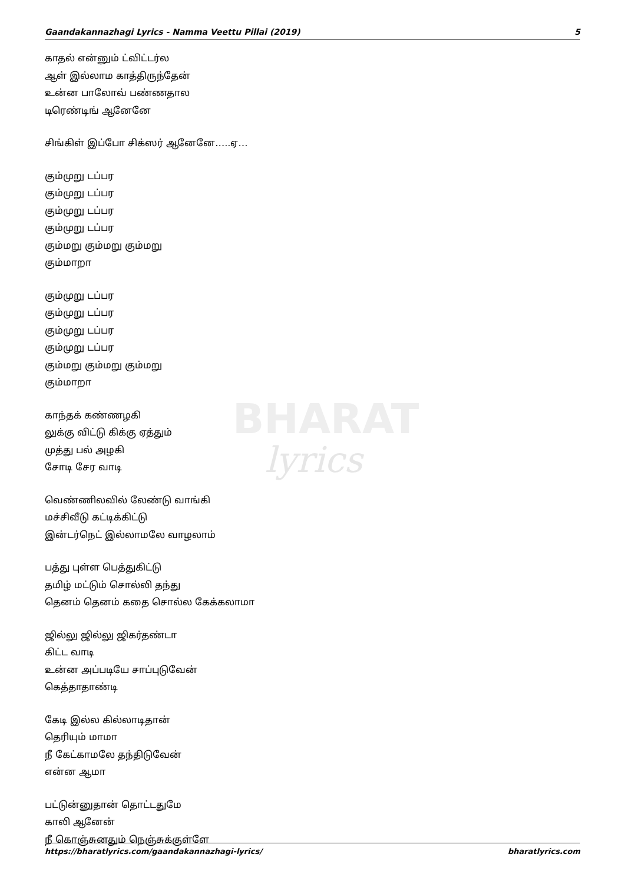Gaandakannazhagi Lyrics - Namma Veettu Pillai (2019) 5
BHARAT
lyrics
காதல் என்னும் ட்விட்டர்ல
ஆள் இல்லாம காத்திருந்தேன்
உன்ன பாலோவ் பண்ணதால
டிரெண்டிங் ஆனேனே
சிங்கிள் இப்போ சிக்ஸர் ஆனேனே…..ஏ…
கும்முறு டப்பர
கும்முறு டப்பர
கும்முறு டப்பர
கும்முறு டப்பர
கும்மறு கும்மறு கும்மறு
கும்மாறா
கும்முறு டப்பர
கும்முறு டப்பர
கும்முறு டப்பர
கும்முறு டப்பர
கும்மறு கும்மறு கும்மறு
கும்மாறா
காந்தக் கண்ணழகி
லுக்கு விட்டு கிக்கு ஏத்தும்
முத்து பல் அழகி
சோடி சேர வாடி
வெண்ணிலவில் லேண்டு வாங்கி
மச்சிவீடு கட்டிக்கிட்டு
இன்டர்நெட் இல்லாமலே வாழலாம்
பத்து புள்ள பெத்துகிட்டு
தமிழ் மட்டும் சொல்லி தந்து
தெனம் தெனம் கதை சொல்ல கேக்கலாமா
ஜில்லு ஜில்லு ஜிகர்தண்டா
கிட்ட வாடி
உன்ன அப்படியே சாப்புடுவேன்
கெத்தாதாண்டி
கேடி இல்ல கில்லாடிதான்
தெரியும் மாமா
நீ கேட்காமலே தந்திடுவேன்
என்ன ஆமா
பட்டுன்னுதான் தொட்டதுமே
காலி ஆனேன்
நீ கொஞ்சுனதும் நெஞ்சுக்குள்ளே
https://bharatlyrics.com/gaandakannazhagi-lyrics/ bharatlyrics.com